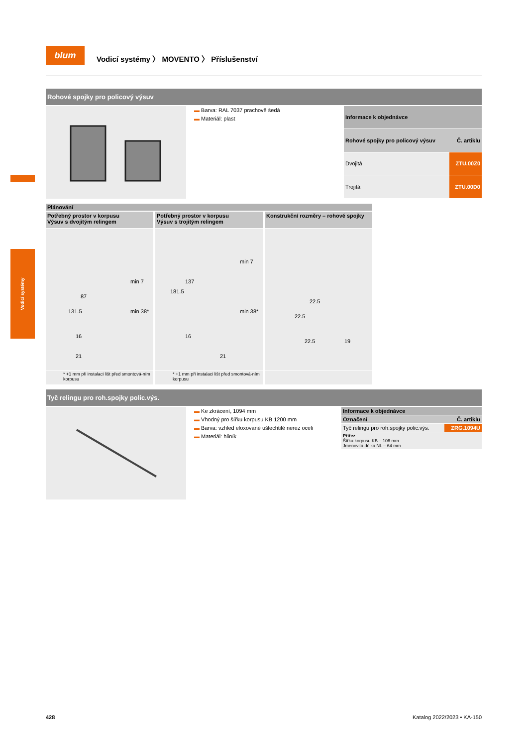blum
Vodicí systémy 〉 MOVENTO 〉 Příslušenství
Vodicí systémy
Rohové spojky pro policový výsuv
▬ Barva: RAL 7037 prachově šedá
▬ Materiál: plast
| Informace k objednávce | |
| --- | --- |
| Rohové spojky pro policový výsuv | Č. artiklu |
| Dvojitá | ZTU.00Z0 |
| Trojitá | ZTU.00D0 |
Plánování
Potřebný prostor v korpusu
Výsuv s dvojitým relingem
21
131.5
87
min 7
min 38*
16
* +1 mm při instalaci lišt před smontová-ním korpusu
Potřebný prostor v korpusu
Výsuv s trojitým relingem
21
181.5
137
min 7
min 38*
16
* +1 mm při instalaci lišt před smontová-ním korpusu
Konstrukční rozměry – rohové spojky
22.5
19
22.5
22.5
Tyč relingu pro roh.spojky polic.výs.
▬ Ke zkrácení, 1094 mm
▬ Vhodný pro šířku korpusu KB 1200 mm
▬ Barva: vzhled eloxované ušlechtilé nerez oceli
▬ Materiál: hliník
| Informace k objednávce | |
| --- | --- |
| Označení | Č. artiklu |
| Tyč relingu pro roh.spojky polic.výs. | ZRG.1094U |
| Přířez Šířka korpusu KB – 106 mm Jmenovitá délka NL – 64 mm | |
428 Katalog 2022/2023 • KA-150